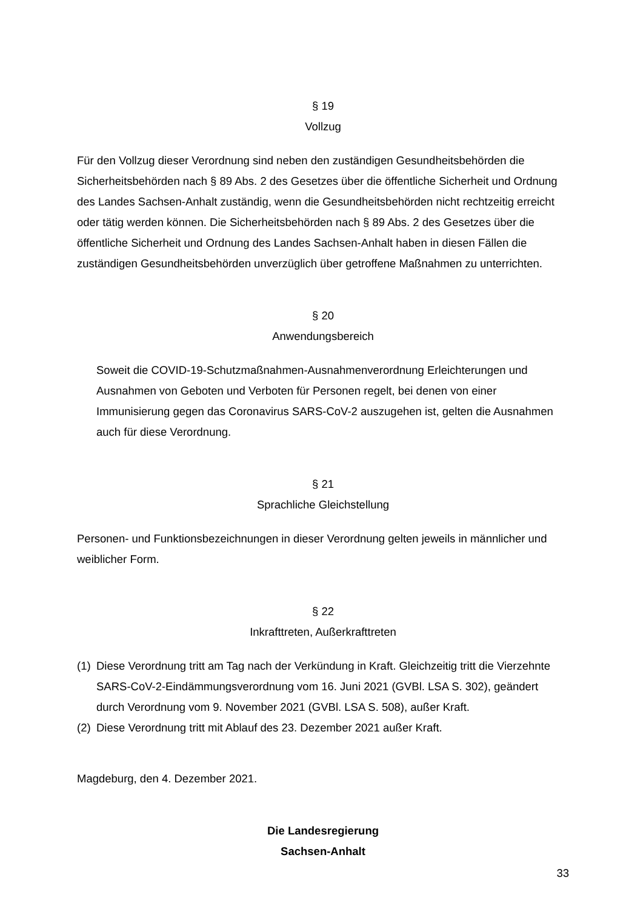§ 19
Vollzug
Für den Vollzug dieser Verordnung sind neben den zuständigen Gesundheitsbehörden die Sicherheitsbehörden nach § 89 Abs. 2 des Gesetzes über die öffentliche Sicherheit und Ordnung des Landes Sachsen-Anhalt zuständig, wenn die Gesundheitsbehörden nicht rechtzeitig erreicht oder tätig werden können. Die Sicherheitsbehörden nach § 89 Abs. 2 des Gesetzes über die öffentliche Sicherheit und Ordnung des Landes Sachsen-Anhalt haben in diesen Fällen die zuständigen Gesundheitsbehörden unverzüglich über getroffene Maßnahmen zu unterrichten.
§ 20
Anwendungsbereich
Soweit die COVID-19-Schutzmaßnahmen-Ausnahmenverordnung Erleichterungen und Ausnahmen von Geboten und Verboten für Personen regelt, bei denen von einer Immunisierung gegen das Coronavirus SARS-CoV-2 auszugehen ist, gelten die Ausnahmen auch für diese Verordnung.
§ 21
Sprachliche Gleichstellung
Personen- und Funktionsbezeichnungen in dieser Verordnung gelten jeweils in männlicher und weiblicher Form.
§ 22
Inkrafttreten, Außerkrafttreten
(1)
Diese Verordnung tritt am Tag nach der Verkündung in Kraft. Gleichzeitig tritt die Vierzehnte SARS-CoV-2-Eindämmungsverordnung vom 16. Juni 2021 (GVBl. LSA S. 302), geändert durch Verordnung vom 9. November 2021 (GVBl. LSA S. 508), außer Kraft.
(2)
Diese Verordnung tritt mit Ablauf des 23. Dezember 2021 außer Kraft.
Magdeburg, den 4. Dezember 2021.
Die Landesregierung
Sachsen-Anhalt
33